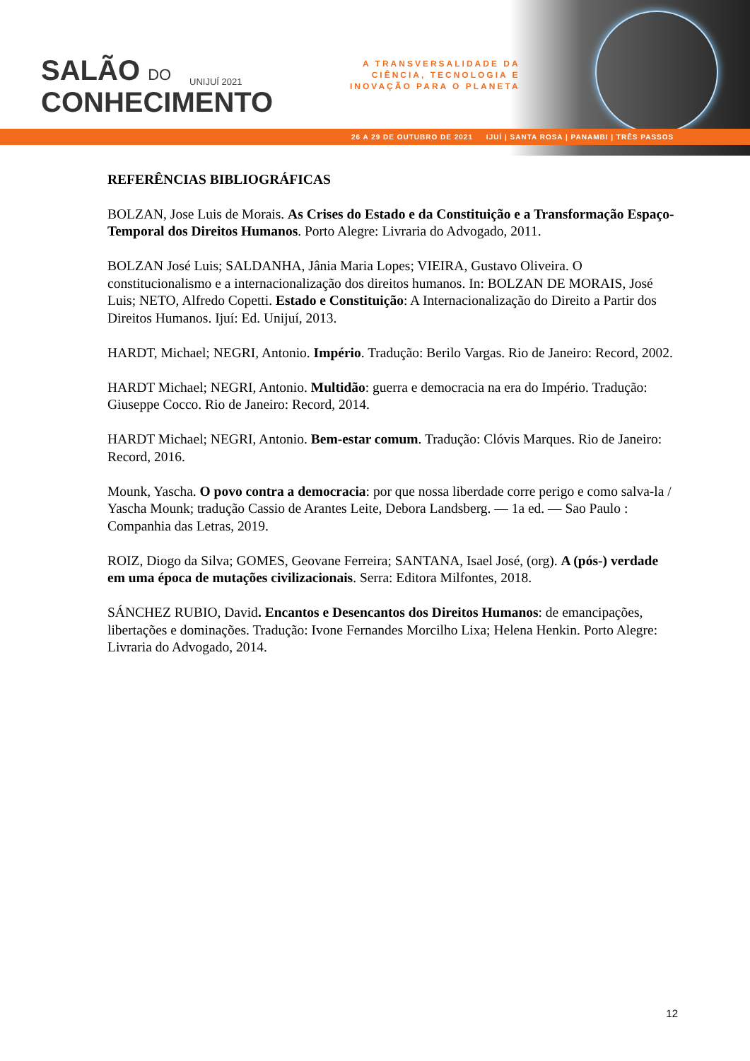SALÃO DO
CONHECIMENTO
UNIJUÍ 2021
A TRANSVERSALIDADE DA
CIÊNCIA, TECNOLOGIA E
INOVAÇÃO PARA O PLANETA
26 A 29 DE OUTUBRO DE 2021 IJUÍ | SANTA ROSA | PANAMBI | TRÊS PASSOS
REFERÊNCIAS BIBLIOGRÁFICAS
BOLZAN, Jose Luis de Morais. As Crises do Estado e da Constituição e a Transformação Espaço-Temporal dos Direitos Humanos. Porto Alegre: Livraria do Advogado, 2011.
BOLZAN José Luis; SALDANHA, Jânia Maria Lopes; VIEIRA, Gustavo Oliveira. O constitucionalismo e a internacionalização dos direitos humanos. In: BOLZAN DE MORAIS, José Luis; NETO, Alfredo Copetti. Estado e Constituição: A Internacionalização do Direito a Partir dos Direitos Humanos. Ijuí: Ed. Unijuí, 2013.
HARDT, Michael; NEGRI, Antonio. Império. Tradução: Berilo Vargas. Rio de Janeiro: Record, 2002.
HARDT Michael; NEGRI, Antonio. Multidão: guerra e democracia na era do Império. Tradução: Giuseppe Cocco. Rio de Janeiro: Record, 2014.
HARDT Michael; NEGRI, Antonio. Bem-estar comum. Tradução: Clóvis Marques. Rio de Janeiro: Record, 2016.
Mounk, Yascha. O povo contra a democracia: por que nossa liberdade corre perigo e como salva-la / Yascha Mounk; tradução Cassio de Arantes Leite, Debora Landsberg. — 1a ed. — Sao Paulo : Companhia das Letras, 2019.
ROIZ, Diogo da Silva; GOMES, Geovane Ferreira; SANTANA, Isael José, (org). A (pós-) verdade em uma época de mutações civilizacionais. Serra: Editora Milfontes, 2018.
SÁNCHEZ RUBIO, David. Encantos e Desencantos dos Direitos Humanos: de emancipações, libertações e dominações. Tradução: Ivone Fernandes Morcilho Lixa; Helena Henkin. Porto Alegre: Livraria do Advogado, 2014.
12